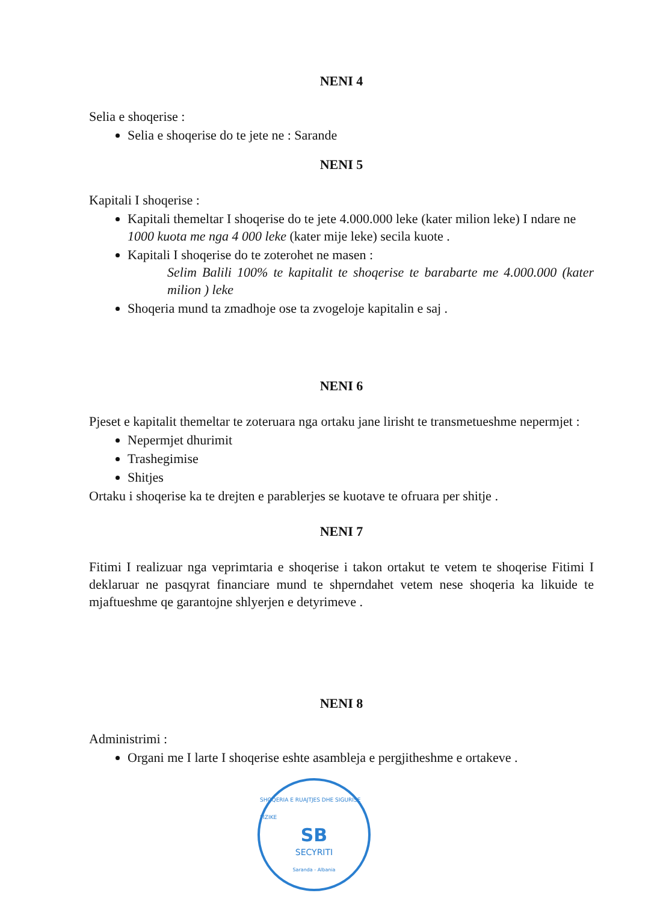NENI 4
Selia e shoqerise :
Selia e shoqerise do te jete ne : Sarande
NENI 5
Kapitali I shoqerise :
Kapitali themeltar I shoqerise do te jete 4.000.000 leke (kater milion leke) I ndare ne 1000 kuota me nga 4 000 leke (kater mije leke) secila kuote .
Kapitali I shoqerise do te zoterohet ne masen :
Selim Balili 100% te kapitalit te shoqerise te barabarte me 4.000.000 (kater milion ) leke
Shoqeria mund ta zmadhoje ose ta zvogeloje kapitalin e saj .
NENI 6
Pjeset e kapitalit themeltar te zoteruara nga ortaku jane lirisht te transmetueshme nepermjet :
Nepermjet dhurimit
Trashegimise
Shitjes
Ortaku i shoqerise ka te drejten e parablerjes se kuotave te ofruara per shitje .
NENI 7
Fitimi I realizuar nga veprimtaria e shoqerise i takon ortakut te vetem te shoqerise Fitimi I deklaruar ne pasqyrat financiare mund te shperndahet vetem nese shoqeria ka likuide te mjaftueshme qe garantojne shlyerjen e detyrimeve .
NENI 8
Administrimi :
Organi me I larte I shoqerise eshte asambleja e pergjitheshme e ortakeve .
SHOQERIA E RUAJTJES DHE SIGURISE FIZIKE
SB
SECYRITI
Saranda - Albania